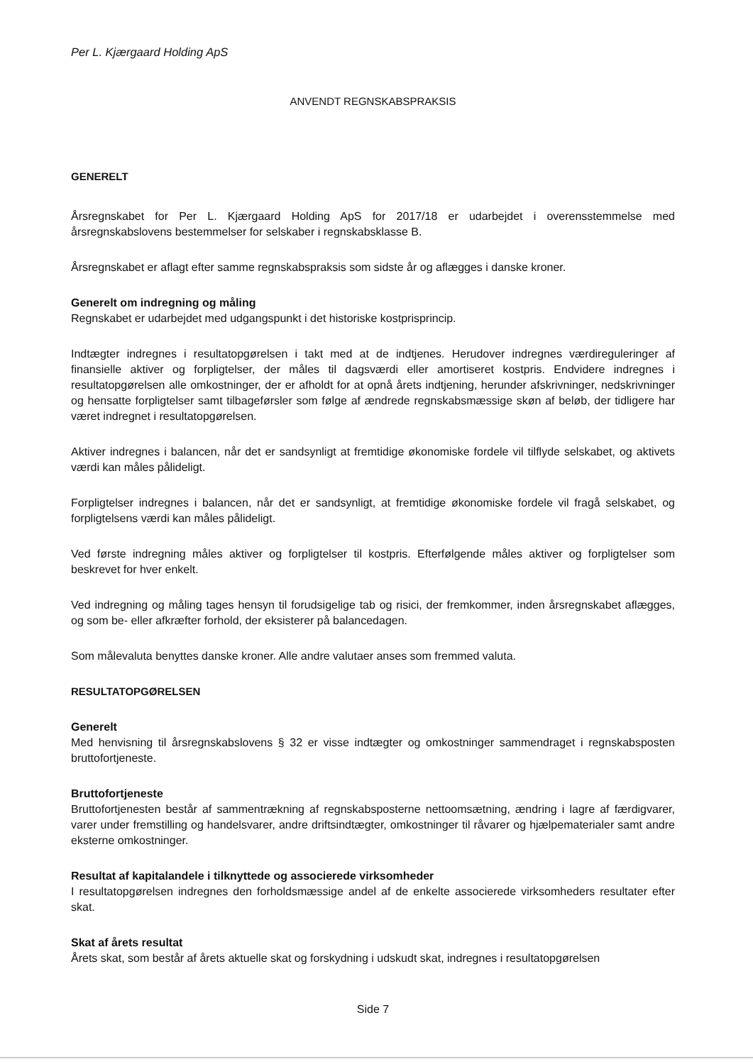Per L. Kjærgaard Holding ApS
ANVENDT REGNSKABSPRAKSIS
GENERELT
Årsregnskabet for Per L. Kjærgaard Holding ApS for 2017/18 er udarbejdet i overensstemmelse med årsregnskabslovens bestemmelser for selskaber i regnskabsklasse B.
Årsregnskabet er aflagt efter samme regnskabspraksis som sidste år og aflægges i danske kroner.
Generelt om indregning og måling
Regnskabet er udarbejdet med udgangspunkt i det historiske kostprisprincip.
Indtægter indregnes i resultatopgørelsen i takt med at de indtjenes. Herudover indregnes værdireguleringer af finansielle aktiver og forpligtelser, der måles til dagsværdi eller amortiseret kostpris. Endvidere indregnes i resultatopgørelsen alle omkostninger, der er afholdt for at opnå årets indtjening, herunder afskrivninger, nedskrivninger og hensatte forpligtelser samt tilbageførsler som følge af ændrede regnskabsmæssige skøn af beløb, der tidligere har været indregnet i resultatopgørelsen.
Aktiver indregnes i balancen, når det er sandsynligt at fremtidige økonomiske fordele vil tilflyde selskabet, og aktivets værdi kan måles pålideligt.
Forpligtelser indregnes i balancen, når det er sandsynligt, at fremtidige økonomiske fordele vil fragå selskabet, og forpligtelsens værdi kan måles pålideligt.
Ved første indregning måles aktiver og forpligtelser til kostpris. Efterfølgende måles aktiver og forpligtelser som beskrevet for hver enkelt.
Ved indregning og måling tages hensyn til forudsigelige tab og risici, der fremkommer, inden årsregnskabet aflægges, og som be- eller afkræfter forhold, der eksisterer på balancedagen.
Som målevaluta benyttes danske kroner. Alle andre valutaer anses som fremmed valuta.
RESULTATOPGØRELSEN
Generelt
Med henvisning til årsregnskabslovens § 32 er visse indtægter og omkostninger sammendraget i regnskabsposten bruttofortjeneste.
Bruttofortjeneste
Bruttofortjenesten består af sammentrækning af regnskabsposterne nettoomsætning, ændring i lagre af færdigvarer, varer under fremstilling og handelsvarer, andre driftsindtægter, omkostninger til råvarer og hjælpematerialer samt andre eksterne omkostninger.
Resultat af kapitalandele i tilknyttede og associerede virksomheder
I resultatopgørelsen indregnes den forholdsmæssige andel af de enkelte associerede virksomheders resultater efter skat.
Skat af årets resultat
Årets skat, som består af årets aktuelle skat og forskydning i udskudt skat, indregnes i resultatopgørelsen
Side 7